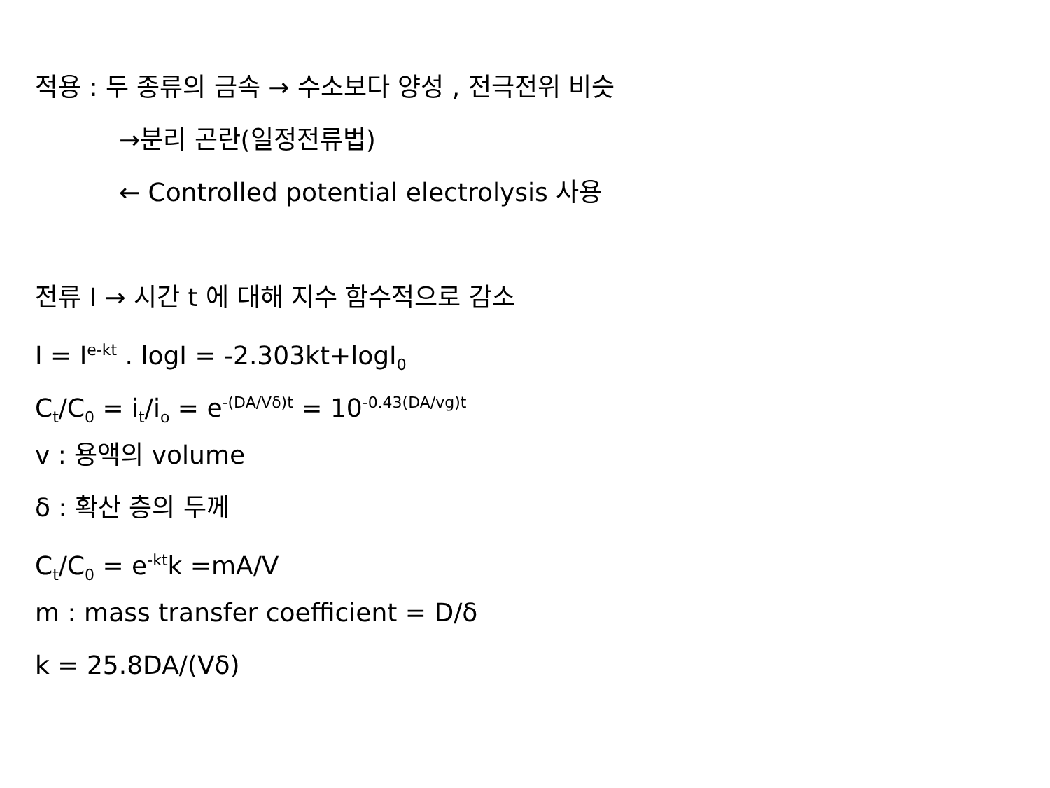적용 : 두 종류의 금속 → 수소보다 양성 , 전극전위 비슷
→분리 곤란(일정전류법)
← Controlled potential electrolysis 사용
전류 I → 시간 t 에 대해 지수 함수적으로 감소
I = I<sup>e-kt</sup> . logI = -2.303kt+logI<sub>0</sub>
C<sub>t</sub>/C<sub>0</sub> = i<sub>t</sub>/i<sub>o</sub> = e<sup>-(DA/Vδ)t</sup> = 10<sup>-0.43(DA/vg)t</sup>
v : 용액의 volume
δ : 확산 층의 두께
C<sub>t</sub>/C<sub>0</sub> = e<sup>-kt</sup>k =mA/V
m : mass transfer coefficient = D/δ
k = 25.8DA/(Vδ)